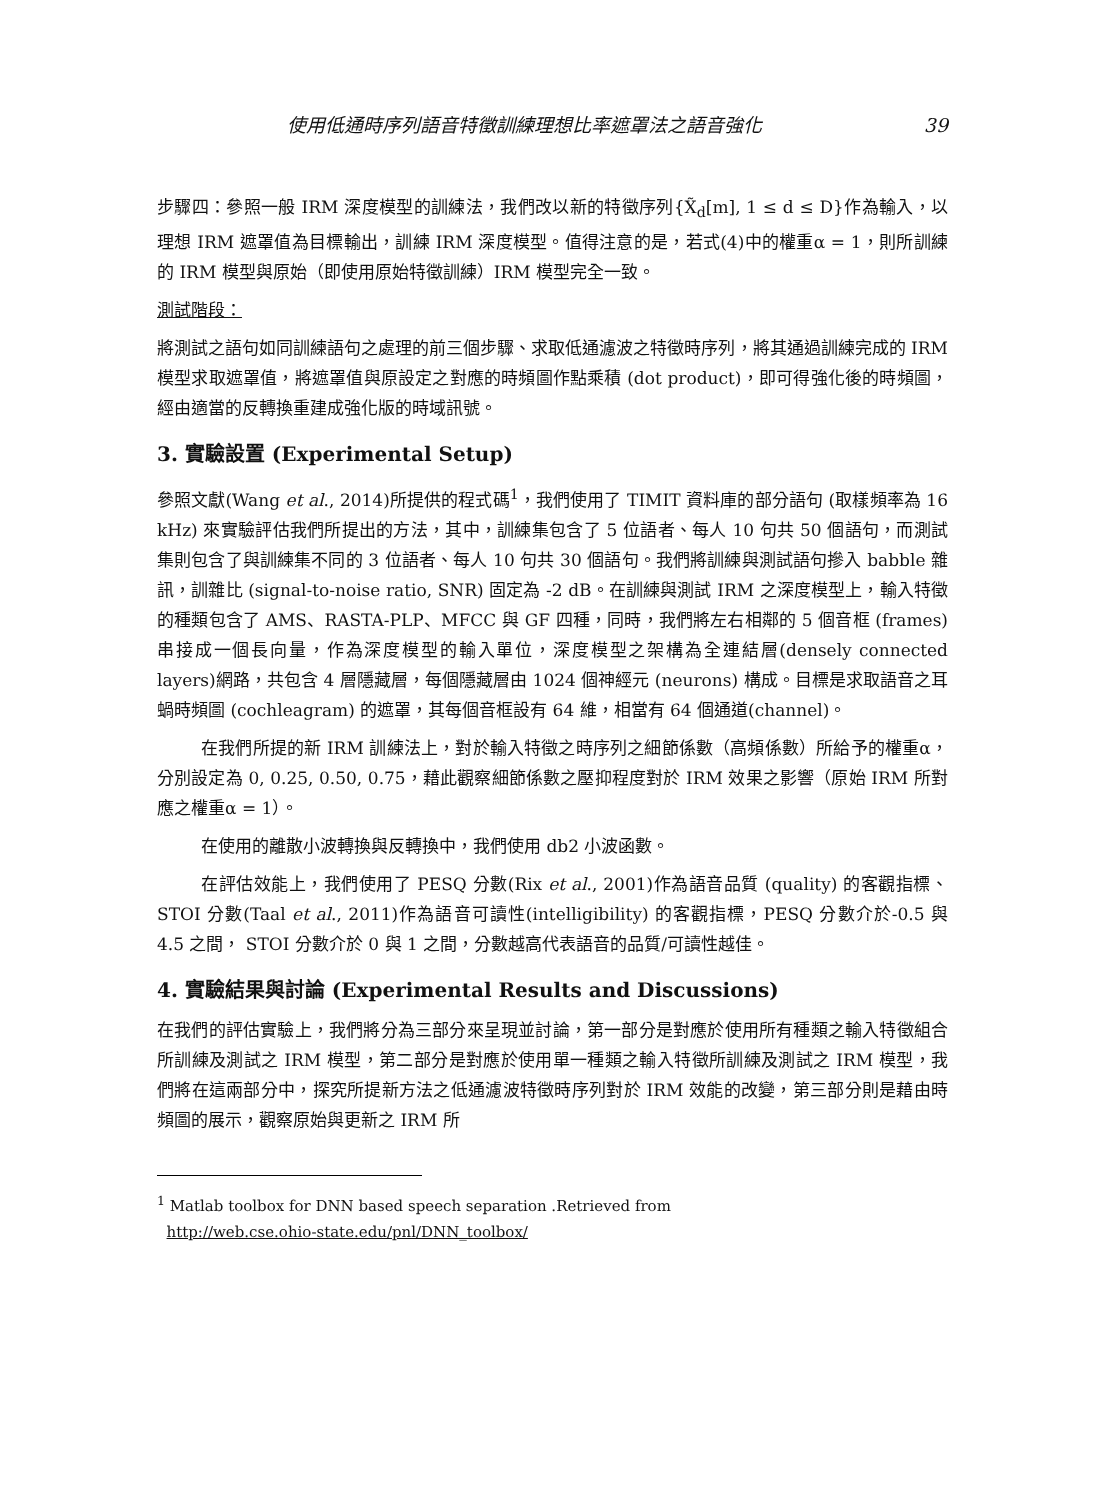使用低通時序列語音特徵訓練理想比率遮罩法之語音強化 39
步驟四：參照一般 IRM 深度模型的訓練法，我們改以新的特徵序列{X̃<sub>d</sub>[m], 1 ≤ d ≤ D}作為輸入，以理想 IRM 遮罩值為目標輸出，訓練 IRM 深度模型。值得注意的是，若式(4)中的權重α = 1，則所訓練的 IRM 模型與原始（即使用原始特徵訓練）IRM 模型完全一致。
測試階段：
將測試之語句如同訓練語句之處理的前三個步驟、求取低通濾波之特徵時序列，將其通過訓練完成的 IRM 模型求取遮罩值，將遮罩值與原設定之對應的時頻圖作點乘積 (dot product)，即可得強化後的時頻圖，經由適當的反轉換重建成強化版的時域訊號。
3. 實驗設置 (Experimental Setup)
參照文獻(Wang et al., 2014)所提供的程式碼<sup>1</sup>，我們使用了 TIMIT 資料庫的部分語句 (取樣頻率為 16 kHz) 來實驗評估我們所提出的方法，其中，訓練集包含了 5 位語者、每人 10 句共 50 個語句，而測試集則包含了與訓練集不同的 3 位語者、每人 10 句共 30 個語句。我們將訓練與測試語句摻入 babble 雜訊，訓雜比 (signal-to-noise ratio, SNR) 固定為 -2 dB。在訓練與測試 IRM 之深度模型上，輸入特徵的種類包含了 AMS、RASTA-PLP、MFCC 與 GF 四種，同時，我們將左右相鄰的 5 個音框 (frames) 串接成一個長向量，作為深度模型的輸入單位，深度模型之架構為全連結層(densely connected layers)網路，共包含 4 層隱藏層，每個隱藏層由 1024 個神經元 (neurons) 構成。目標是求取語音之耳蝸時頻圖 (cochleagram) 的遮罩，其每個音框設有 64 維，相當有 64 個通道(channel)。
在我們所提的新 IRM 訓練法上，對於輸入特徵之時序列之細節係數（高頻係數）所給予的權重α，分別設定為 0, 0.25, 0.50, 0.75，藉此觀察細節係數之壓抑程度對於 IRM 效果之影響（原始 IRM 所對應之權重α = 1）。
在使用的離散小波轉換與反轉換中，我們使用 db2 小波函數。
在評估效能上，我們使用了 PESQ 分數(Rix et al., 2001)作為語音品質 (quality) 的客觀指標、STOI 分數(Taal et al., 2011)作為語音可讀性(intelligibility) 的客觀指標，PESQ 分數介於-0.5 與 4.5 之間， STOI 分數介於 0 與 1 之間，分數越高代表語音的品質/可讀性越佳。
4. 實驗結果與討論 (Experimental Results and Discussions)
在我們的評估實驗上，我們將分為三部分來呈現並討論，第一部分是對應於使用所有種類之輸入特徵組合所訓練及測試之 IRM 模型，第二部分是對應於使用單一種類之輸入特徵所訓練及測試之 IRM 模型，我們將在這兩部分中，探究所提新方法之低通濾波特徵時序列對於 IRM 效能的改變，第三部分則是藉由時頻圖的展示，觀察原始與更新之 IRM 所
<sup>1</sup> Matlab toolbox for DNN based speech separation .Retrieved from
http://web.cse.ohio-state.edu/pnl/DNN_toolbox/